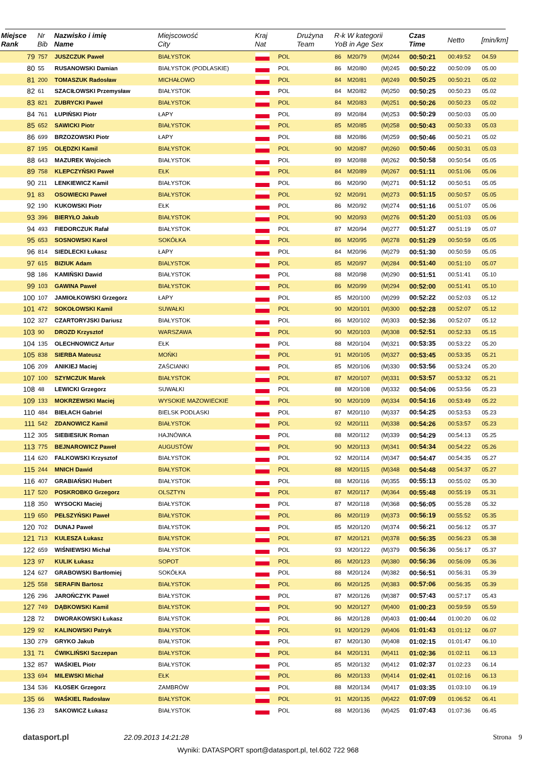| Miejsce Rank | Nr Bib | Nazwisko i imię Name | Miejscowość City | Kraj Nat | | Drużyna Team | R-k W kategorii YoB in Age Sex | | | Czas Time | Netto | [min/km] |
| --- | --- | --- | --- | --- | --- | --- | --- | --- | --- | --- | --- | --- |
| 79 | 757 | JUSZCZUK Paweł | BIAŁYSTOK | | POL | | 86 | M20/79 | (M)244 | 00:50:21 | 00:49:52 | 04.59 |
| 80 | 55 | RUSANOWSKI Damian | BIAŁYSTOK (PODLASKIE) | | POL | | 86 | M20/80 | (M)245 | 00:50:22 | 00:50:09 | 05.00 |
| 81 | 200 | TOMASZUK Radosław | MICHAŁOWO | | POL | | 84 | M20/81 | (M)249 | 00:50:25 | 00:50:21 | 05.02 |
| 82 | 61 | SZACIŁOWSKI Przemysław | BIAŁYSTOK | | POL | | 84 | M20/82 | (M)250 | 00:50:25 | 00:50:23 | 05.02 |
| 83 | 821 | ZUBRYCKI Paweł | BIAŁYSTOK | | POL | | 84 | M20/83 | (M)251 | 00:50:26 | 00:50:23 | 05.02 |
| 84 | 761 | ŁUPIŃSKI Piotr | ŁAPY | | POL | | 89 | M20/84 | (M)253 | 00:50:29 | 00:50:03 | 05.00 |
| 85 | 652 | SAWICKI Piotr | BIAŁYSTOK | | POL | | 85 | M20/85 | (M)258 | 00:50:43 | 00:50:33 | 05.03 |
| 86 | 699 | BRZOZOWSKI Piotr | ŁAPY | | POL | | 88 | M20/86 | (M)259 | 00:50:46 | 00:50:21 | 05.02 |
| 87 | 195 | OLĘDZKI Kamil | BIAŁYSTOK | | POL | | 90 | M20/87 | (M)260 | 00:50:46 | 00:50:31 | 05.03 |
| 88 | 643 | MAZUREK Wojciech | BIAŁYSTOK | | POL | | 89 | M20/88 | (M)262 | 00:50:58 | 00:50:54 | 05.05 |
| 89 | 758 | KLEPCZYŃSKI Paweł | EŁK | | POL | | 84 | M20/89 | (M)267 | 00:51:11 | 00:51:06 | 05.06 |
| 90 | 211 | LENKIEWICZ Kamil | BIAŁYSTOK | | POL | | 86 | M20/90 | (M)271 | 00:51:12 | 00:50:51 | 05.05 |
| 91 | 83 | OSOWIECKI Paweł | BIAŁYSTOK | | POL | | 92 | M20/91 | (M)273 | 00:51:15 | 00:50:57 | 05.05 |
| 92 | 190 | KUKOWSKI Piotr | EŁK | | POL | | 86 | M20/92 | (M)274 | 00:51:16 | 00:51:07 | 05.06 |
| 93 | 396 | BIERYŁO Jakub | BIAŁYSTOK | | POL | | 90 | M20/93 | (M)276 | 00:51:20 | 00:51:03 | 05.06 |
| 94 | 493 | FIEDORCZUK Rafał | BIAŁYSTOK | | POL | | 87 | M20/94 | (M)277 | 00:51:27 | 00:51:19 | 05.07 |
| 95 | 653 | SOSNOWSKI Karol | SOKÓŁKA | | POL | | 86 | M20/95 | (M)278 | 00:51:29 | 00:50:59 | 05.05 |
| 96 | 814 | SIEDLECKI Łukasz | ŁAPY | | POL | | 84 | M20/96 | (M)279 | 00:51:30 | 00:50:59 | 05.05 |
| 97 | 615 | BIZIUK Adam | BIALYSTOK | | POL | | 85 | M20/97 | (M)284 | 00:51:40 | 00:51:10 | 05.07 |
| 98 | 186 | KAMIŃSKI Dawid | BIAŁYSTOK | | POL | | 88 | M20/98 | (M)290 | 00:51:51 | 00:51:41 | 05.10 |
| 99 | 103 | GAWINA Paweł | BIAŁYSTOK | | POL | | 86 | M20/99 | (M)294 | 00:52:00 | 00:51:41 | 05.10 |
| 100 | 107 | JAMIOŁKOWSKI Grzegorz | ŁAPY | | POL | | 85 | M20/100 | (M)299 | 00:52:22 | 00:52:03 | 05.12 |
| 101 | 472 | SOKOŁOWSKI Kamil | SUWAŁKI | | POL | | 90 | M20/101 | (M)300 | 00:52:28 | 00:52:07 | 05.12 |
| 102 | 327 | CZARTORYJSKI Dariusz | BIAŁYSTOK | | POL | | 86 | M20/102 | (M)303 | 00:52:36 | 00:52:07 | 05.12 |
| 103 | 90 | DROZD Krzysztof | WARSZAWA | | POL | | 90 | M20/103 | (M)308 | 00:52:51 | 00:52:33 | 05.15 |
| 104 | 135 | OLECHNOWICZ Artur | EŁK | | POL | | 88 | M20/104 | (M)321 | 00:53:35 | 00:53:22 | 05.20 |
| 105 | 838 | SIERBA Mateusz | MOŃKI | | POL | | 91 | M20/105 | (M)327 | 00:53:45 | 00:53:35 | 05.21 |
| 106 | 209 | ANIKIEJ Maciej | ZAŚCIANKI | | POL | | 85 | M20/106 | (M)330 | 00:53:56 | 00:53:24 | 05.20 |
| 107 | 100 | SZYMCZUK Marek | BIAŁYSTOK | | POL | | 87 | M20/107 | (M)331 | 00:53:57 | 00:53:32 | 05.21 |
| 108 | 48 | LEWICKI Grzegorz | SUWAŁKI | | POL | | 88 | M20/108 | (M)332 | 00:54:06 | 00:53:56 | 05.23 |
| 109 | 133 | MOKRZEWSKI Maciej | WYSOKIE MAZOWIECKIE | | POL | | 90 | M20/109 | (M)334 | 00:54:16 | 00:53:49 | 05.22 |
| 110 | 484 | BIEŁACH Gabriel | BIELSK PODLASKI | | POL | | 87 | M20/110 | (M)337 | 00:54:25 | 00:53:53 | 05.23 |
| 111 | 542 | ZDANOWICZ Kamil | BIAŁYSTOK | | POL | | 92 | M20/111 | (M)338 | 00:54:26 | 00:53:57 | 05.23 |
| 112 | 305 | SIEBIESIUK Roman | HAJNÓWKA | | POL | | 88 | M20/112 | (M)339 | 00:54:29 | 00:54:13 | 05.25 |
| 113 | 775 | BEJNAROWICZ Paweł | AUGUSTÓW | | POL | | 90 | M20/113 | (M)341 | 00:54:34 | 00:54:22 | 05.26 |
| 114 | 620 | FALKOWSKI Krzysztof | BIAŁYSTOK | | POL | | 92 | M20/114 | (M)347 | 00:54:47 | 00:54:35 | 05.27 |
| 115 | 244 | MNICH Dawid | BIAŁYSTOK | | POL | | 88 | M20/115 | (M)348 | 00:54:48 | 00:54:37 | 05.27 |
| 116 | 407 | GRABIAŃSKI Hubert | BIAŁYSTOK | | POL | | 88 | M20/116 | (M)355 | 00:55:13 | 00:55:02 | 05.30 |
| 117 | 520 | POSKROBKO Grzegorz | OLSZTYN | | POL | | 87 | M20/117 | (M)364 | 00:55:48 | 00:55:19 | 05.31 |
| 118 | 350 | WYSOCKI Maciej | BIAŁYSTOK | | POL | | 87 | M20/118 | (M)368 | 00:56:05 | 00:55:28 | 05.32 |
| 119 | 650 | PEŁSZYŃSKI Paweł | BIAŁYSTOK | | POL | | 86 | M20/119 | (M)373 | 00:56:19 | 00:55:52 | 05.35 |
| 120 | 702 | DUNAJ Paweł | BIAŁYSTOK | | POL | | 85 | M20/120 | (M)374 | 00:56:21 | 00:56:12 | 05.37 |
| 121 | 713 | KULESZA Łukasz | BIAŁYSTOK | | POL | | 87 | M20/121 | (M)378 | 00:56:35 | 00:56:23 | 05.38 |
| 122 | 659 | WIŚNIEWSKI Michał | BIAŁYSTOK | | POL | | 93 | M20/122 | (M)379 | 00:56:36 | 00:56:17 | 05.37 |
| 123 | 97 | KULIK Łukasz | SOPOT | | POL | | 86 | M20/123 | (M)380 | 00:56:36 | 00:56:09 | 05.36 |
| 124 | 627 | GRABOWSKI Bartłomiej | SOKÓŁKA | | POL | | 88 | M20/124 | (M)382 | 00:56:51 | 00:56:31 | 05.39 |
| 125 | 558 | SERAFIN Bartosz | BIAŁYSTOK | | POL | | 86 | M20/125 | (M)383 | 00:57:06 | 00:56:35 | 05.39 |
| 126 | 296 | JAROŃCZYK Paweł | BIAŁYSTOK | | POL | | 87 | M20/126 | (M)387 | 00:57:43 | 00:57:17 | 05.43 |
| 127 | 749 | DĄBKOWSKI Kamil | BIAŁYSTOK | | POL | | 90 | M20/127 | (M)400 | 01:00:23 | 00:59:59 | 05.59 |
| 128 | 72 | DWORAKOWSKI Łukasz | BIAŁYSTOK | | POL | | 86 | M20/128 | (M)403 | 01:00:44 | 01:00:20 | 06.02 |
| 129 | 92 | KALINOWSKI Patryk | BIAŁYSTOK | | POL | | 91 | M20/129 | (M)406 | 01:01:43 | 01:01:12 | 06.07 |
| 130 | 279 | GRYKO Jakub | BIAŁYSTOK | | POL | | 87 | M20/130 | (M)408 | 01:02:15 | 01:01:47 | 06.10 |
| 131 | 71 | ĆWIKLIŃSKI Szczepan | BIAŁYSTOK | | POL | | 84 | M20/131 | (M)411 | 01:02:36 | 01:02:11 | 06.13 |
| 132 | 857 | WAŚKIEL Piotr | BIAŁYSTOK | | POL | | 85 | M20/132 | (M)412 | 01:02:37 | 01:02:23 | 06.14 |
| 133 | 694 | MILEWSKI Michał | EŁK | | POL | | 86 | M20/133 | (M)414 | 01:02:41 | 01:02:16 | 06.13 |
| 134 | 536 | KŁOSEK Grzegorz | ZAMBRÓW | | POL | | 88 | M20/134 | (M)417 | 01:03:35 | 01:03:10 | 06.19 |
| 135 | 66 | WAŚKIEL Radosław | BIAŁYSTOK | | POL | | 91 | M20/135 | (M)422 | 01:07:09 | 01:06:52 | 06.41 |
| 136 | 23 | SAKOWICZ Łukasz | BIAŁYSTOK | | POL | | 88 | M20/136 | (M)425 | 01:07:43 | 01:07:36 | 06.45 |
datasport.pl 22.09.2013 14:21:28 Strona 9
Wyniki: DATASPORT sport@datasport.pl, tel.602 722 968